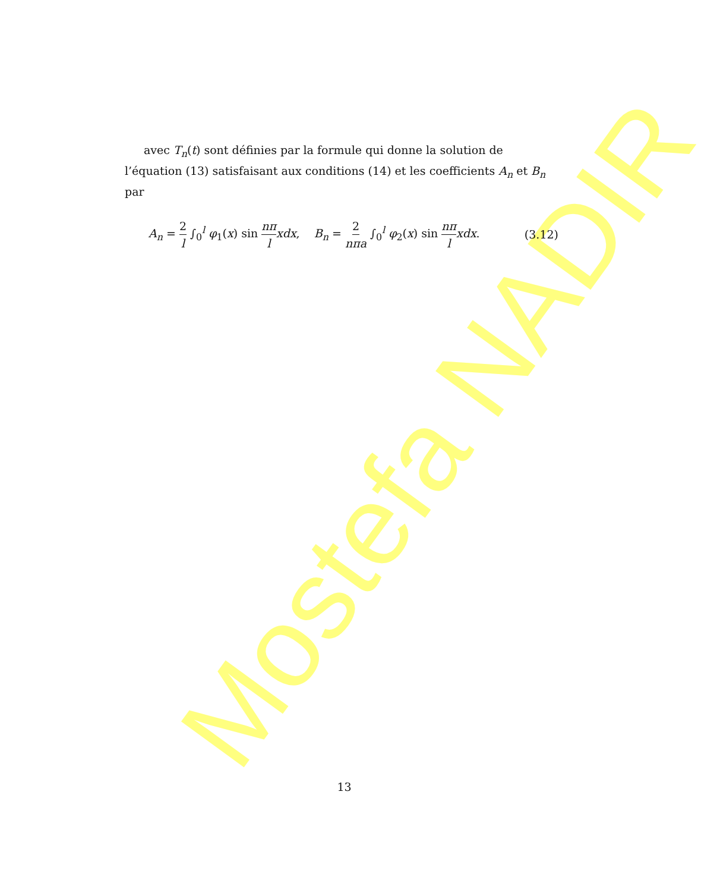Mostefa NADIR
avec T<sub>n</sub>(t) sont définies par la formule qui donne la solution de l’équation (13) satisfaisant aux conditions (14) et les coefficients A<sub>n</sub> et B<sub>n</sub> par
A<sub>n</sub> = 2 l ∫<sub>0</sub><sup>l</sup> φ<sub>1</sub>(x) sin nπ l xdx, B<sub>n</sub> = 2 nπa ∫<sub>0</sub><sup>l</sup> φ<sub>2</sub>(x) sin nπ l xdx. (3.12)
13